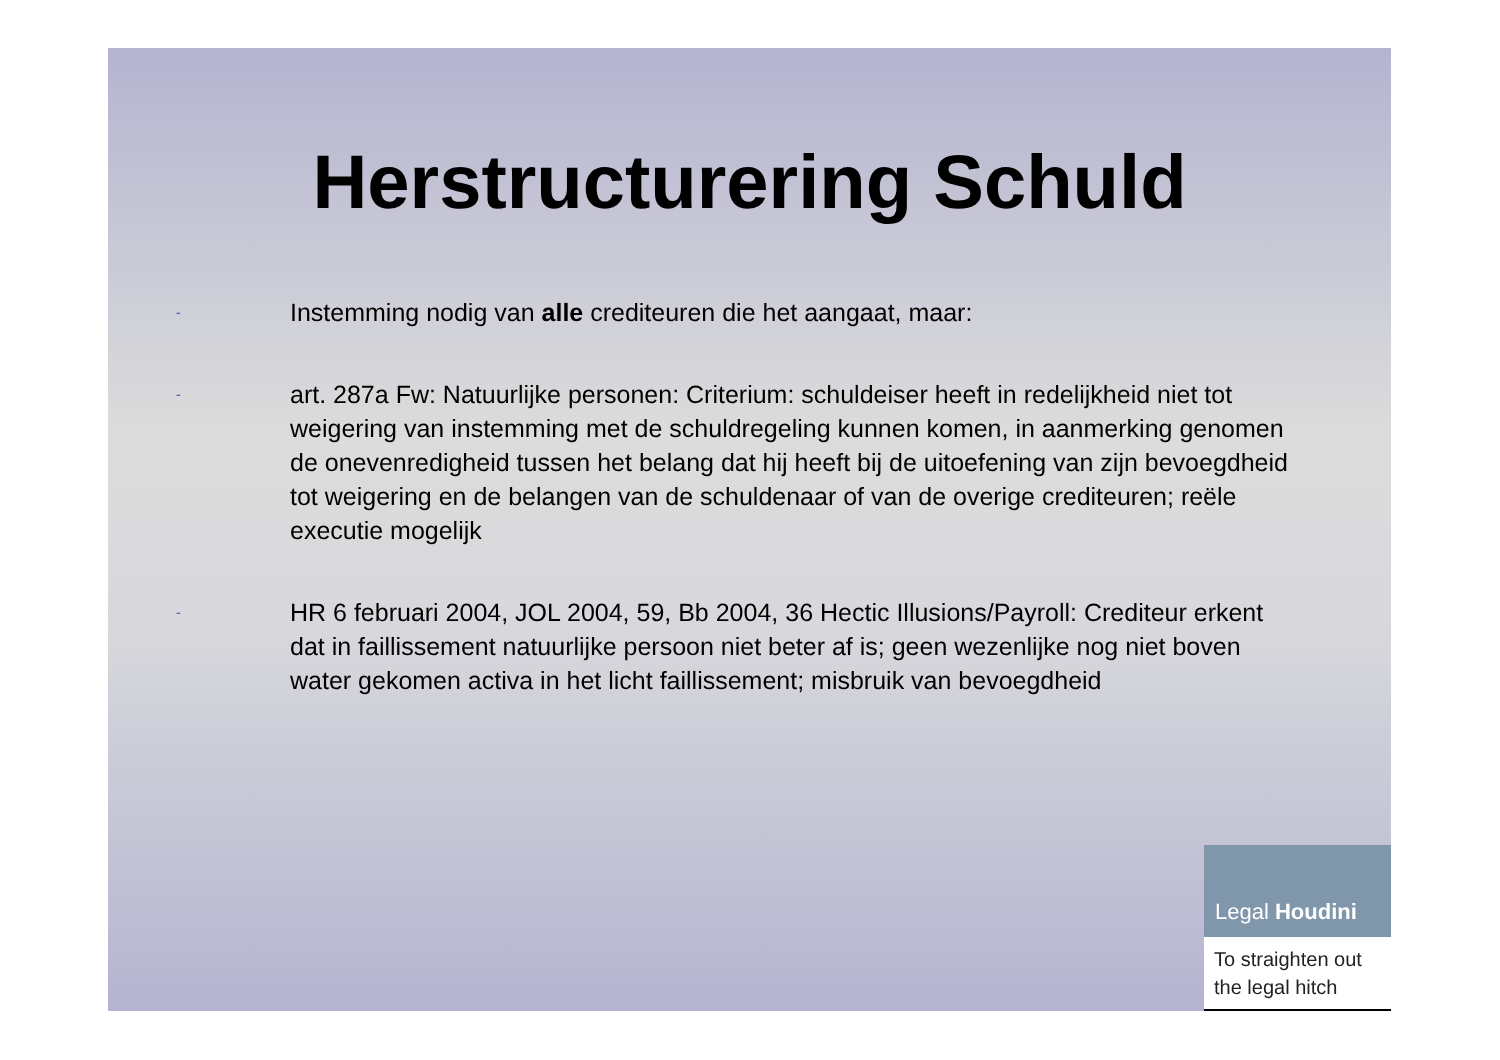Herstructurering Schuld
-
Instemming nodig van alle crediteuren die het aangaat, maar:
-
art. 287a Fw: Natuurlijke personen: Criterium: schuldeiser heeft in redelijkheid niet tot weigering van instemming met de schuldregeling kunnen komen, in aanmerking genomen de onevenredigheid tussen het belang dat hij heeft bij de uitoefening van zijn bevoegdheid tot weigering en de belangen van de schuldenaar of van de overige crediteuren; reële executie mogelijk
-
HR 6 februari 2004, JOL 2004, 59, Bb 2004, 36 Hectic Illusions/Payroll: Crediteur erkent dat in faillissement natuurlijke persoon niet beter af is; geen wezenlijke nog niet boven water gekomen activa in het licht faillissement; misbruik van bevoegdheid
Legal Houdini
To straighten out the legal hitch